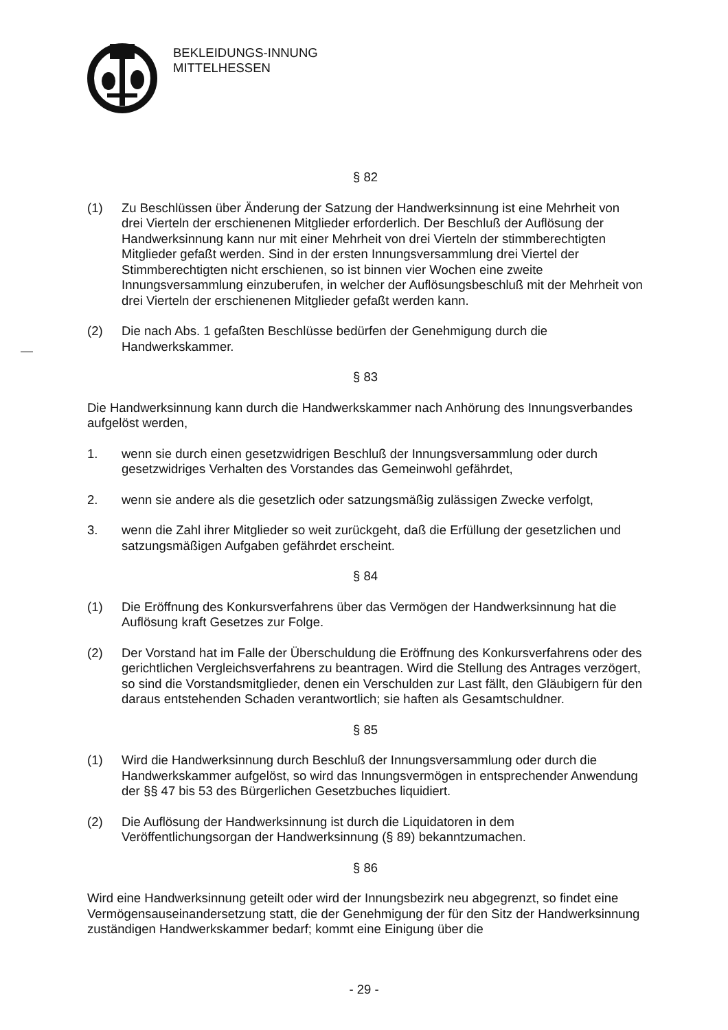BEKLEIDUNGS-INNUNG
MITTELHESSEN
§ 82
(1) Zu Beschlüssen über Änderung der Satzung der Handwerksinnung ist eine Mehrheit von drei Vierteln der erschienenen Mitglieder erforderlich. Der Beschluß der Auflösung der Handwerksinnung kann nur mit einer Mehrheit von drei Vierteln der stimmberechtigten Mitglieder gefaßt werden. Sind in der ersten Innungsversammlung drei Viertel der Stimmberechtigten nicht erschienen, so ist binnen vier Wochen eine zweite Innungsversammlung einzuberufen, in welcher der Auflösungsbeschluß mit der Mehrheit von drei Vierteln der erschienenen Mitglieder gefaßt werden kann.
(2) Die nach Abs. 1 gefaßten Beschlüsse bedürfen der Genehmigung durch die Handwerkskammer.
§ 83
Die Handwerksinnung kann durch die Handwerkskammer nach Anhörung des Innungsverbandes aufgelöst werden,
1. wenn sie durch einen gesetzwidrigen Beschluß der Innungsversammlung oder durch gesetzwidriges Verhalten des Vorstandes das Gemeinwohl gefährdet,
2. wenn sie andere als die gesetzlich oder satzungsmäßig zulässigen Zwecke verfolgt,
3. wenn die Zahl ihrer Mitglieder so weit zurückgeht, daß die Erfüllung der gesetzlichen und satzungsmäßigen Aufgaben gefährdet erscheint.
§ 84
(1) Die Eröffnung des Konkursverfahrens über das Vermögen der Handwerksinnung hat die Auflösung kraft Gesetzes zur Folge.
(2) Der Vorstand hat im Falle der Überschuldung die Eröffnung des Konkursverfahrens oder des gerichtlichen Vergleichsverfahrens zu beantragen. Wird die Stellung des Antrages verzögert, so sind die Vorstandsmitglieder, denen ein Verschulden zur Last fällt, den Gläubigern für den daraus entstehenden Schaden verantwortlich; sie haften als Gesamtschuldner.
§ 85
(1) Wird die Handwerksinnung durch Beschluß der Innungsversammlung oder durch die Handwerkskammer aufgelöst, so wird das Innungsvermögen in entsprechender Anwendung der §§ 47 bis 53 des Bürgerlichen Gesetzbuches liquidiert.
(2) Die Auflösung der Handwerksinnung ist durch die Liquidatoren in dem Veröffentlichungsorgan der Handwerksinnung (§ 89) bekanntzumachen.
§ 86
Wird eine Handwerksinnung geteilt oder wird der Innungsbezirk neu abgegrenzt, so findet eine Vermögensauseinandersetzung statt, die der Genehmigung der für den Sitz der Handwerksinnung zuständigen Handwerkskammer bedarf; kommt eine Einigung über die
- 29 -